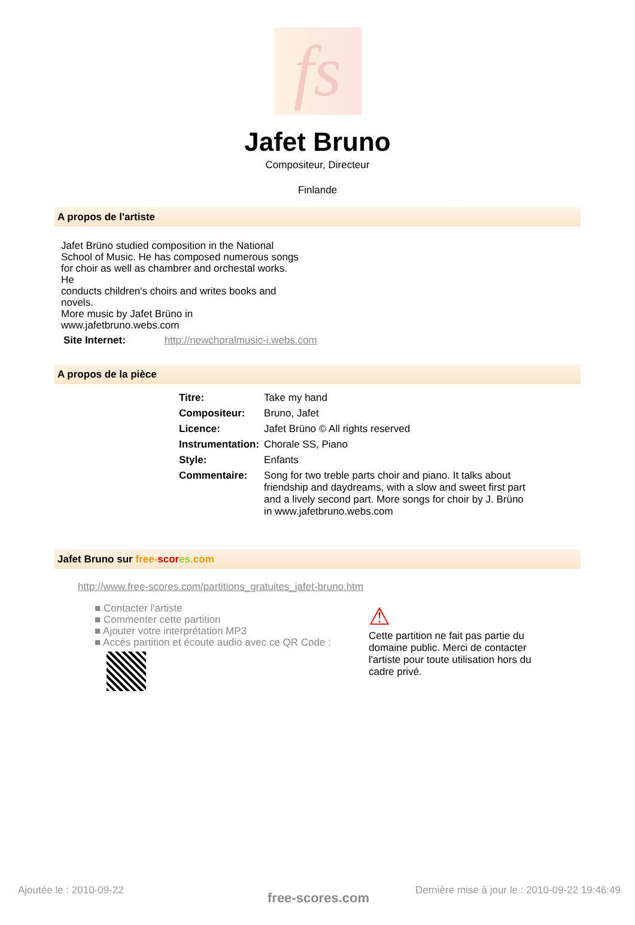fs
Jafet Bruno
Compositeur, Directeur
Finlande
A propos de l'artiste
Jafet Brüno studied composition in the National School of Music. He has composed numerous songs
for choir as well as chambrer and orchestal works. He
conducts children's choirs and writes books and novels.
More music by Jafet Brüno in www.jafetbruno.webs.com
Site Internet: http://newchoralmusic-i.webs.com
A propos de la pièce
| Titre: | Take my hand |
| Compositeur: | Bruno, Jafet |
| Licence: | Jafet Brüno © All rights reserved |
| Instrumentation: | Chorale SS, Piano |
| Style: | Enfants |
| Commentaire: | Song for two treble parts choir and piano. It talks about friendship and daydreams, with a slow and sweet first part and a lively second part. More songs for choir by J. Brüno in www.jafetbruno.webs.com |
Jafet Bruno sur free-scor es.com
http://www.free-scores.com/partitions_gratuites_jafet-bruno.htm
■ Contacter l'artiste
■ Commenter cette partition
■ Ajouter votre interprétation MP3
■ Accès partition et écoute audio avec ce QR Code :
⚠
Cette partition ne fait pas partie du domaine public. Merci de contacter l'artiste pour toute utilisation hors du cadre privé.
Ajoutée le : 2010-09-22
Dernière mise à jour le : 2010-09-22 19:46:49
free-scores.com